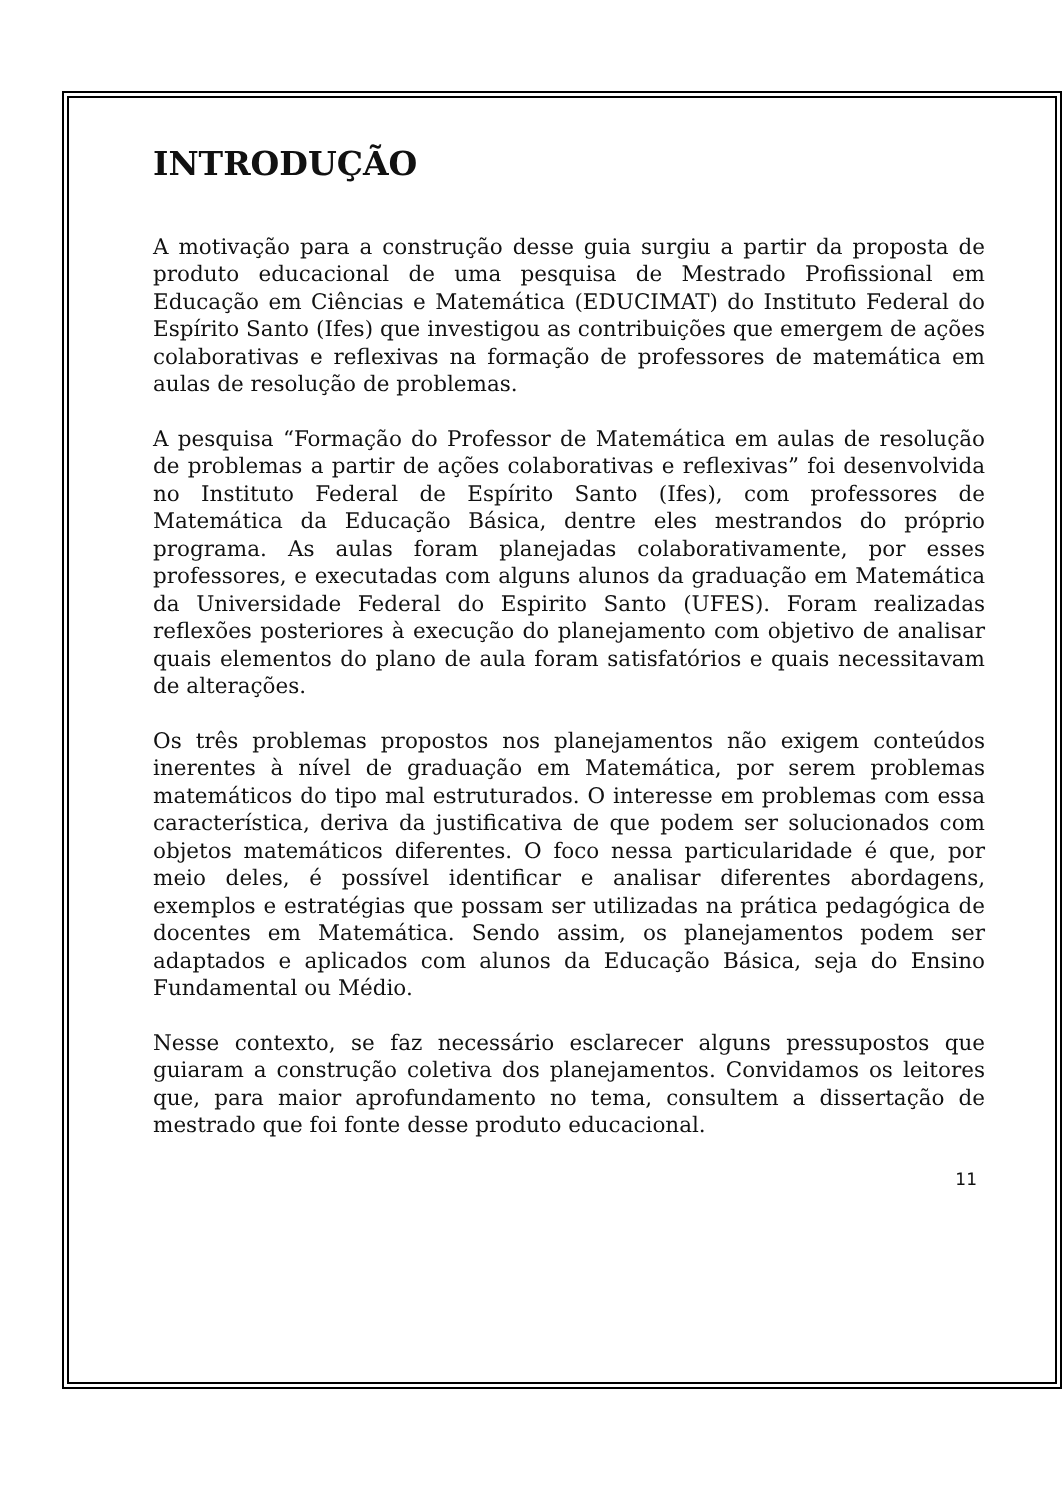INTRODUÇÃO
A motivação para a construção desse guia surgiu a partir da proposta de produto educacional de uma pesquisa de Mestrado Profissional em Educação em Ciências e Matemática (EDUCIMAT) do Instituto Federal do Espírito Santo (Ifes) que investigou as contribuições que emergem de ações colaborativas e reflexivas na formação de professores de matemática em aulas de resolução de problemas.
A pesquisa “Formação do Professor de Matemática em aulas de resolução de problemas a partir de ações colaborativas e reflexivas” foi desenvolvida no Instituto Federal de Espírito Santo (Ifes), com professores de Matemática da Educação Básica, dentre eles mestrandos do próprio programa. As aulas foram planejadas colaborativamente, por esses professores, e executadas com alguns alunos da graduação em Matemática da Universidade Federal do Espirito Santo (UFES). Foram realizadas reflexões posteriores à execução do planejamento com objetivo de analisar quais elementos do plano de aula foram satisfatórios e quais necessitavam de alterações.
Os três problemas propostos nos planejamentos não exigem conteúdos inerentes à nível de graduação em Matemática, por serem problemas matemáticos do tipo mal estruturados. O interesse em problemas com essa característica, deriva da justificativa de que podem ser solucionados com objetos matemáticos diferentes. O foco nessa particularidade é que, por meio deles, é possível identificar e analisar diferentes abordagens, exemplos e estratégias que possam ser utilizadas na prática pedagógica de docentes em Matemática. Sendo assim, os planejamentos podem ser adaptados e aplicados com alunos da Educação Básica, seja do Ensino Fundamental ou Médio.
Nesse contexto, se faz necessário esclarecer alguns pressupostos que guiaram a construção coletiva dos planejamentos. Convidamos os leitores que, para maior aprofundamento no tema, consultem a dissertação de mestrado que foi fonte desse produto educacional.
11